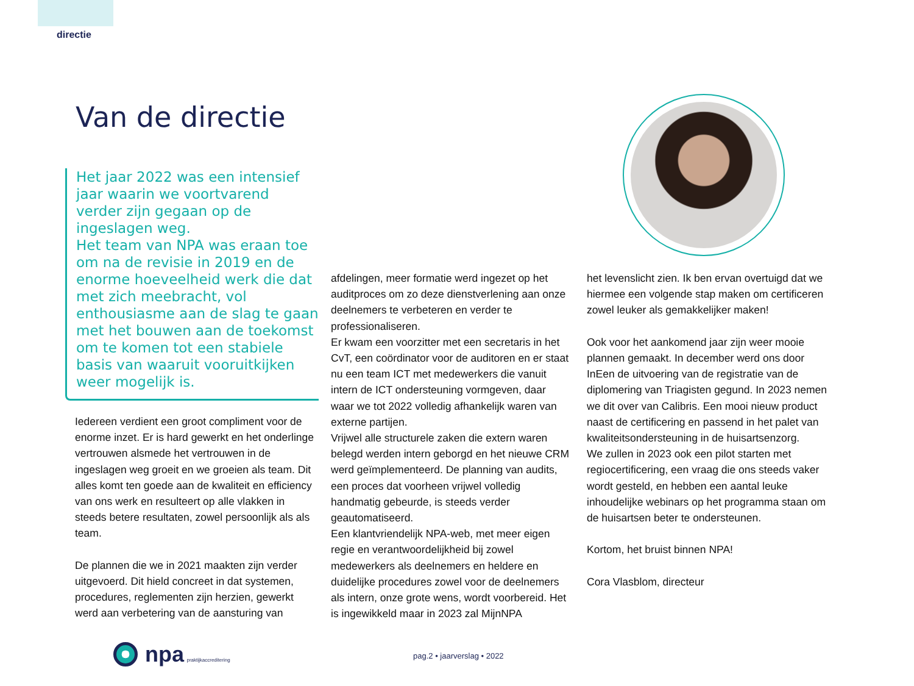directie
Van de directie
Het jaar 2022 was een intensief jaar waarin we voortvarend verder zijn gegaan op de ingeslagen weg.
Het team van NPA was eraan toe om na de revisie in 2019 en de enorme hoeveelheid werk die dat met zich meebracht, vol enthousiasme aan de slag te gaan met het bouwen aan de toekomst om te komen tot een stabiele basis van waaruit vooruitkijken weer mogelijk is.
Iedereen verdient een groot compliment voor de enorme inzet. Er is hard gewerkt en het onderlinge vertrouwen alsmede het vertrouwen in de ingeslagen weg groeit en we groeien als team. Dit alles komt ten goede aan de kwaliteit en efficiency van ons werk en resulteert op alle vlakken in steeds betere resultaten, zowel persoonlijk als als team.
De plannen die we in 2021 maakten zijn verder uitgevoerd. Dit hield concreet in dat systemen, procedures, reglementen zijn herzien, gewerkt werd aan verbetering van de aansturing van
afdelingen, meer formatie werd ingezet op het auditproces om zo deze dienstverlening aan onze deelnemers te verbeteren en verder te professionaliseren.
Er kwam een voorzitter met een secretaris in het CvT, een coördinator voor de auditoren en er staat nu een team ICT met medewerkers die vanuit intern de ICT ondersteuning vormgeven, daar waar we tot 2022 volledig afhankelijk waren van externe partijen.
Vrijwel alle structurele zaken die extern waren belegd werden intern geborgd en het nieuwe CRM werd geïmplementeerd. De planning van audits, een proces dat voorheen vrijwel volledig handmatig gebeurde, is steeds verder geautomatiseerd.
Een klantvriendelijk NPA-web, met meer eigen regie en verantwoordelijkheid bij zowel medewerkers als deelnemers en heldere en duidelijke procedures zowel voor de deelnemers als intern, onze grote wens, wordt voorbereid. Het is ingewikkeld maar in 2023 zal MijnNPA
het levenslicht zien. Ik ben ervan overtuigd dat we hiermee een volgende stap maken om certificeren zowel leuker als gemakkelijker maken!
Ook voor het aankomend jaar zijn weer mooie plannen gemaakt. In december werd ons door InEen de uitvoering van de registratie van de diplomering van Triagisten gegund. In 2023 nemen we dit over van Calibris. Een mooi nieuw product naast de certificering en passend in het palet van kwaliteitsondersteuning in de huisartsenzorg.
We zullen in 2023 ook een pilot starten met regiocertificering, een vraag die ons steeds vaker wordt gesteld, en hebben een aantal leuke inhoudelijke webinars op het programma staan om de huisartsen beter te ondersteunen.
Kortom, het bruist binnen NPA!
Cora Vlasblom, directeur
npa praktijkaccreditering
pag.2 • jaarverslag • 2022